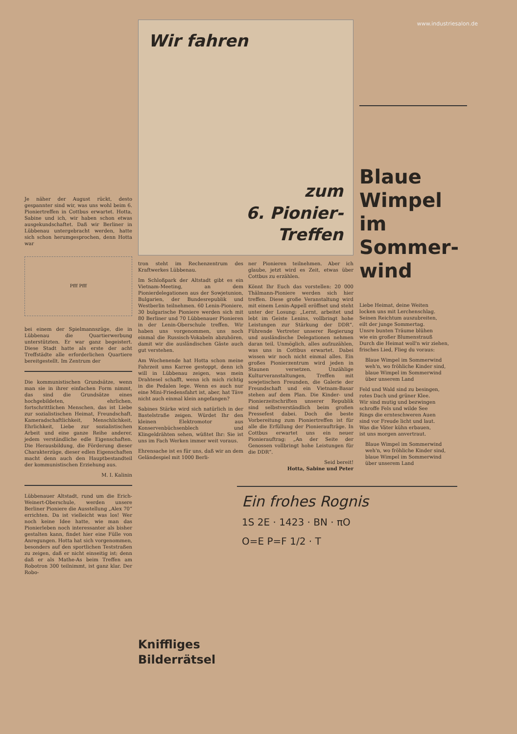www.industriesalon.de
Je näher der August rückt, desto gespannter sind wir, was uns wohl beim 6. Pioniertreffen in Cottbus erwartet. Hotta, Sabine und ich, wir haben schon etwas ausgekundschaftet. Daß wir Berliner in Lübbenau untergebracht werden, hatte sich schon herumgesprochen, denn Hotta war
Pfff Pfff
bei einem der Spielmannszüge, die in Lübbenau die Quartierwerbung unterstützten. Er war ganz begeistert. Diese Stadt hatte als erste der acht Treffstädte alle erforderlichen Quartiere bereitgestellt. Im Zentrum der
Die kommunistischen Grundsätze, wenn man sie in ihrer einfachen Form nimmt, das sind die Grundsätze eines hochgebildeten, ehrlichen, fortschrittlichen Menschen, das ist Liebe zur sozialistischen Heimat, Freundschaft, Kameradschaftlichkeit, Menschlichkeit, Ehrlichkeit, Liebe zur sozialistischen Arbeit und eine ganze Reihe anderer, jedem verständliche edle Eigenschaften. Die Herausbildung, die Förderung dieser Charakterzüge, dieser edlen Eigenschaften macht denn auch den Hauptbestandteil der kommunistischen Erziehung aus.
M. I. Kalinin
Lübbenauer Altstadt, rund um die Erich-Weinert-Oberschule, werden unsere Berliner Pioniere die Ausstellung „Alex 70“ errichten. Da ist vielleicht was los! Wer noch keine Idee hatte, wie man das Pionierleben noch interessanter als bisher gestalten kann, findet hier eine Fülle von Anregungen. Hotta hat sich vorgenommen, besonders auf den sportlichen Teststraßen zu zeigen, daß er nicht einseitig ist; denn daß er als Mathe-As beim Treffen am Robotron 300 teilnimmt, ist ganz klar. Der Robo-
Wir fahren
zum
6. Pionier-
Treffen
tron steht im Rechenzentrum des Kraftwerkes Lübbenau.
Im Schloßpark der Altstadt gibt es ein Vietnam-Meeting, an dem Pionierdelegationen aus der Sowjetunion, Bulgarien, der Bundesrepublik und Westberlin teilnehmen. 60 Lenin-Pioniere, 30 bulgarische Pioniere werden sich mit 80 Berliner und 70 Lübbenauer Pionieren in der Lenin-Oberschule treffen. Wir haben uns vorgenommen, uns noch einmal die Russisch-Vokabeln abzuhören, damit wir die ausländischen Gäste auch gut verstehen.
Am Wochenende hat Hotta schon meine Fahrzeit ums Karree gestoppt, denn ich will in Lübbenau zeigen, was mein Drahtesel schafft, wenn ich mich richtig in die Pedalen lege. Wenn es auch nur eine Mini-Friedensfahrt ist, aber, hat Täve nicht auch einmal klein angefangen?
Sabines Stärke wird sich natürlich in der Bastelstraße zeigen. Würdet Ihr den kleinen Elektromotor aus Konservenbüchsenblech und Klingeldrähten sehen, wüßtet Ihr: Sie ist uns im Fach Werken immer weit voraus.
Ehrensache ist es für uns, daß wir an dem Geländespiel mit 1000 Berli-
ner Pionieren teilnehmen. Aber ich glaube, jetzt wird es Zeit, etwas über Cottbus zu erzählen.
Könnt Ihr Euch das vorstellen: 20 000 Thälmann-Pioniere werden sich hier treffen. Diese große Veranstaltung wird mit einem Lenin-Appell eröffnet und steht unter der Losung: „Lernt, arbeitet und lebt im Geiste Lenins, vollbringt hohe Leistungen zur Stärkung der DDR“. Führende Vertreter unserer Regierung und ausländische Delegationen nehmen daran teil. Unmöglich, alles aufzuzählen, was uns in Cottbus erwartet. Dabei wissen wir noch nicht einmal alles. Ein großes Pionierzentrum wird jeden in Staunen versetzen. Unzählige Kulturveranstaltungen, Treffen mit sowjetischen Freunden, die Galerie der Freundschaft und ein Vietnam-Basar stehen auf dem Plan. Die Kinder- und Pionierzeitschriften unserer Republik sind selbstverständlich beim großen Pressefest dabei. Doch die beste Vorbereitung zum Pioniertreffen ist für alle die Erfüllung der Pionieraufträge. In Cottbus erwartet uns ein neuer Pionierauftrag: „An der Seite der Genossen vollbringt hohe Leistungen für die DDR“.
Seid bereit!
Hotta, Sabine und Peter
Kniffliges
Bilderrätsel
Blaue Wimpel im Sommer-wind
Liebe Heimat, deine Weiten
locken uns mit Lerchenschlag.
Seinen Reichtum auszubreiten,
eilt der junge Sommertag.
Unsre bunten Träume blühen
wie ein großer Blumenstrauß
Durch die Heimat woll'n wir ziehen,
frisches Lied, Flieg du voraus:
Blaue Wimpel im Sommerwind
weh'n, wo fröhliche Kinder sind,
blaue Wimpel im Sommerwind
über unserem Land
Feld und Wald sind zu besingen,
rotes Dach und grüner Klee.
Wir sind mutig und bezwingen
schroffe Fels und wilde See
Rings die ernteschweren Auen
sind vor Freude licht und laut.
Was die Väter kühn erbauen,
ist uns morgen anvertraut.
Blaue Wimpel im Sommerwind
weh'n, wo fröhliche Kinder sind,
blaue Wimpel im Sommerwind
über unserem Land
Ein frohes Rognis
1S 2E · 1423 · BN · πO
O=E P=F 1/2 · T